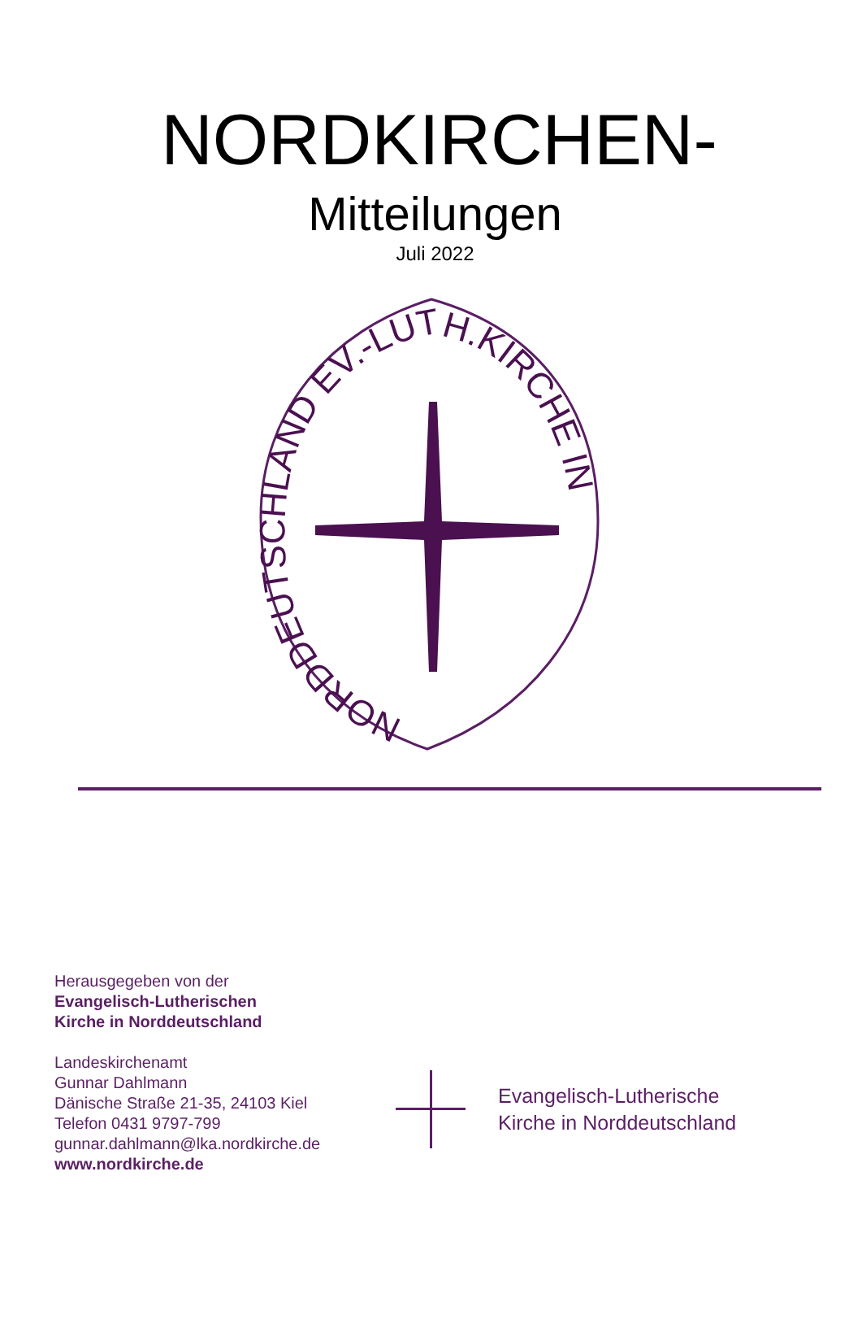NORDKIRCHEN-
Mitteilungen
Juli 2022
NORDDEUTSCHLAND EV.-LUTH.KIRCHE IN
Herausgegeben von der
Evangelisch-Lutherischen
Kirche in Norddeutschland
Landeskirchenamt
Gunnar Dahlmann
Dänische Straße 21-35, 24103 Kiel
Telefon 0431 9797-799
gunnar.dahlmann@lka.nordkirche.de
www.nordkirche.de
Evangelisch-Lutherische
Kirche in Norddeutschland